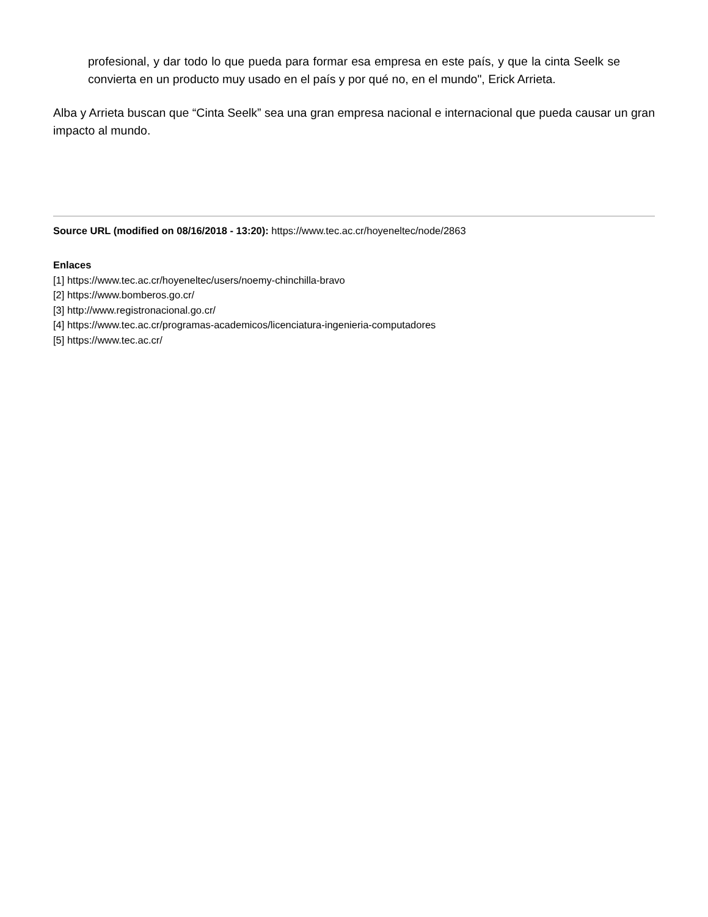profesional, y dar todo lo que pueda para formar esa empresa en este país, y que la cinta Seelk se convierta en un producto muy usado en el país y por qué no, en el mundo", Erick Arrieta.
Alba y Arrieta buscan que “Cinta Seelk” sea una gran empresa nacional e internacional que pueda causar un gran impacto al mundo.
Source URL (modified on 08/16/2018 - 13:20): https://www.tec.ac.cr/hoyeneltec/node/2863
Enlaces
[1] https://www.tec.ac.cr/hoyeneltec/users/noemy-chinchilla-bravo
[2] https://www.bomberos.go.cr/
[3] http://www.registronacional.go.cr/
[4] https://www.tec.ac.cr/programas-academicos/licenciatura-ingenieria-computadores
[5] https://www.tec.ac.cr/